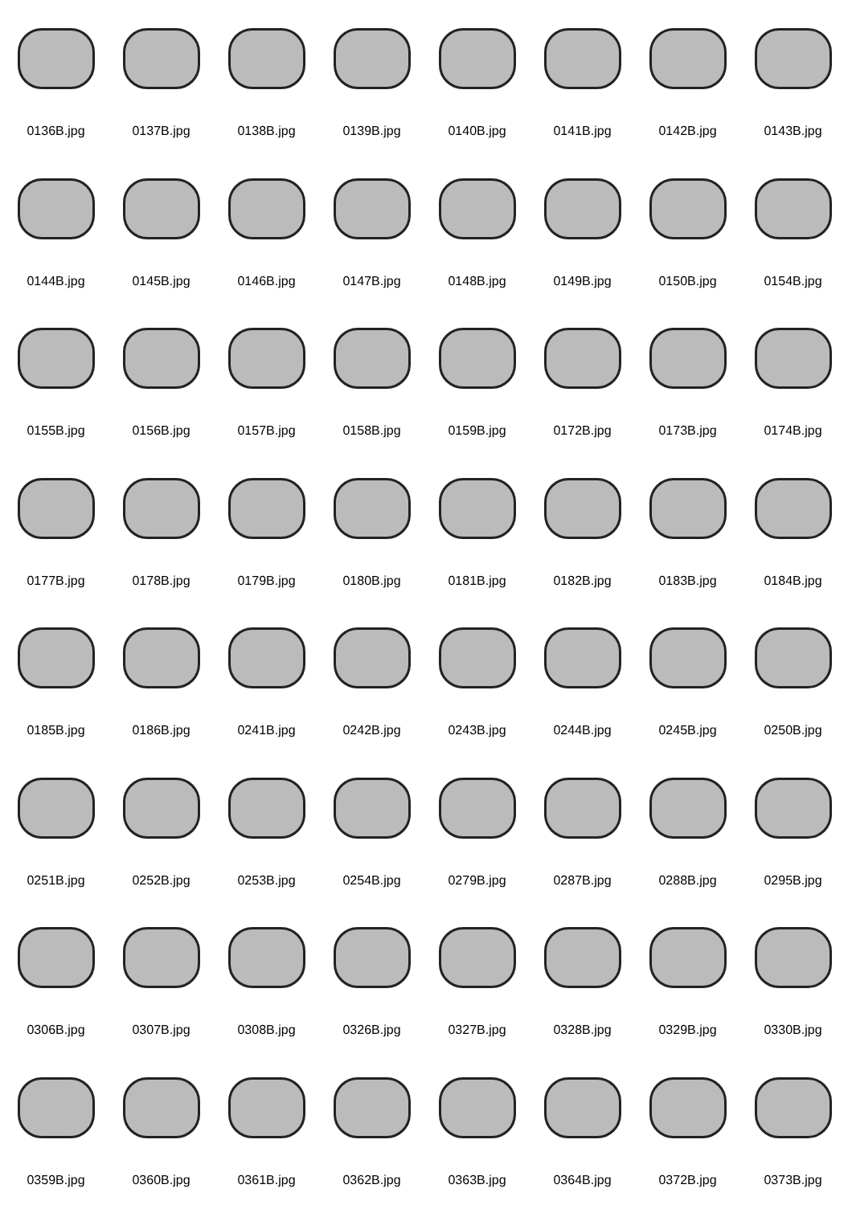0136B.jpg
0137B.jpg
0138B.jpg
0139B.jpg
0140B.jpg
0141B.jpg
0142B.jpg
0143B.jpg
0144B.jpg
0145B.jpg
0146B.jpg
0147B.jpg
0148B.jpg
0149B.jpg
0150B.jpg
0154B.jpg
0155B.jpg
0156B.jpg
0157B.jpg
0158B.jpg
0159B.jpg
0172B.jpg
0173B.jpg
0174B.jpg
0177B.jpg
0178B.jpg
0179B.jpg
0180B.jpg
0181B.jpg
0182B.jpg
0183B.jpg
0184B.jpg
0185B.jpg
0186B.jpg
0241B.jpg
0242B.jpg
0243B.jpg
0244B.jpg
0245B.jpg
0250B.jpg
0251B.jpg
0252B.jpg
0253B.jpg
0254B.jpg
0279B.jpg
0287B.jpg
0288B.jpg
0295B.jpg
0306B.jpg
0307B.jpg
0308B.jpg
0326B.jpg
0327B.jpg
0328B.jpg
0329B.jpg
0330B.jpg
0359B.jpg
0360B.jpg
0361B.jpg
0362B.jpg
0363B.jpg
0364B.jpg
0372B.jpg
0373B.jpg